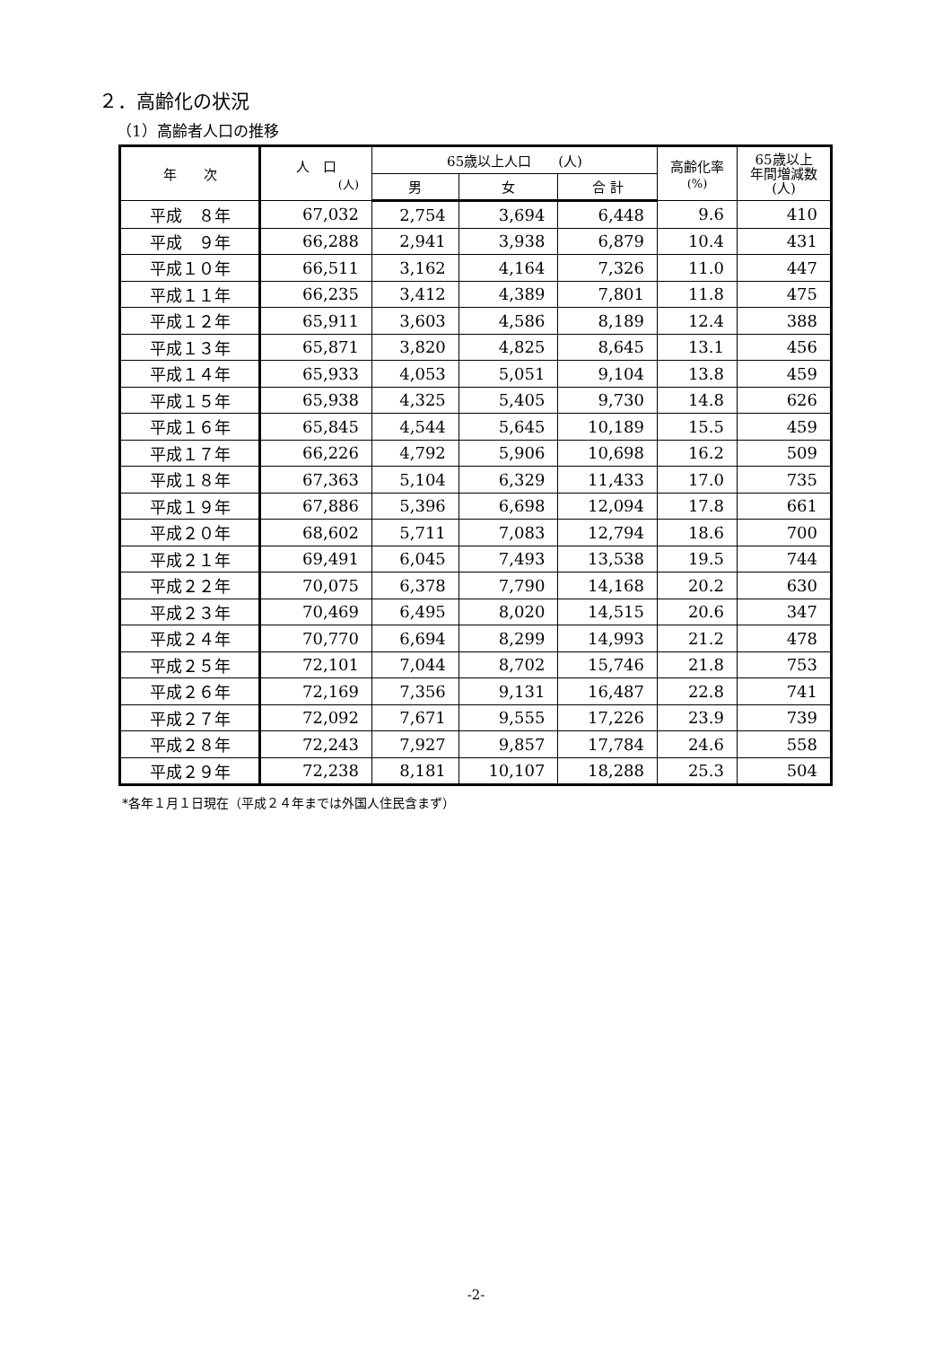２．高齢化の状況
（1）高齢者人口の推移
| 年 次 | 人 口 (人) | 65歳以上人口 (人) | | | 高齢化率 (%) | 65歳以上 年間増減数 (人) |
| --- | --- | --- | --- | --- | --- | --- |
| | | 男 | 女 | 合 計 | | |
| 平成 ８年 | 67,032 | 2,754 | 3,694 | 6,448 | 9.6 | 410 |
| 平成 ９年 | 66,288 | 2,941 | 3,938 | 6,879 | 10.4 | 431 |
| 平成１０年 | 66,511 | 3,162 | 4,164 | 7,326 | 11.0 | 447 |
| 平成１１年 | 66,235 | 3,412 | 4,389 | 7,801 | 11.8 | 475 |
| 平成１２年 | 65,911 | 3,603 | 4,586 | 8,189 | 12.4 | 388 |
| 平成１３年 | 65,871 | 3,820 | 4,825 | 8,645 | 13.1 | 456 |
| 平成１４年 | 65,933 | 4,053 | 5,051 | 9,104 | 13.8 | 459 |
| 平成１５年 | 65,938 | 4,325 | 5,405 | 9,730 | 14.8 | 626 |
| 平成１６年 | 65,845 | 4,544 | 5,645 | 10,189 | 15.5 | 459 |
| 平成１７年 | 66,226 | 4,792 | 5,906 | 10,698 | 16.2 | 509 |
| 平成１８年 | 67,363 | 5,104 | 6,329 | 11,433 | 17.0 | 735 |
| 平成１９年 | 67,886 | 5,396 | 6,698 | 12,094 | 17.8 | 661 |
| 平成２０年 | 68,602 | 5,711 | 7,083 | 12,794 | 18.6 | 700 |
| 平成２１年 | 69,491 | 6,045 | 7,493 | 13,538 | 19.5 | 744 |
| 平成２２年 | 70,075 | 6,378 | 7,790 | 14,168 | 20.2 | 630 |
| 平成２３年 | 70,469 | 6,495 | 8,020 | 14,515 | 20.6 | 347 |
| 平成２４年 | 70,770 | 6,694 | 8,299 | 14,993 | 21.2 | 478 |
| 平成２５年 | 72,101 | 7,044 | 8,702 | 15,746 | 21.8 | 753 |
| 平成２６年 | 72,169 | 7,356 | 9,131 | 16,487 | 22.8 | 741 |
| 平成２７年 | 72,092 | 7,671 | 9,555 | 17,226 | 23.9 | 739 |
| 平成２８年 | 72,243 | 7,927 | 9,857 | 17,784 | 24.6 | 558 |
| 平成２９年 | 72,238 | 8,181 | 10,107 | 18,288 | 25.3 | 504 |
*各年１月１日現在（平成２４年までは外国人住民含まず）
-2-